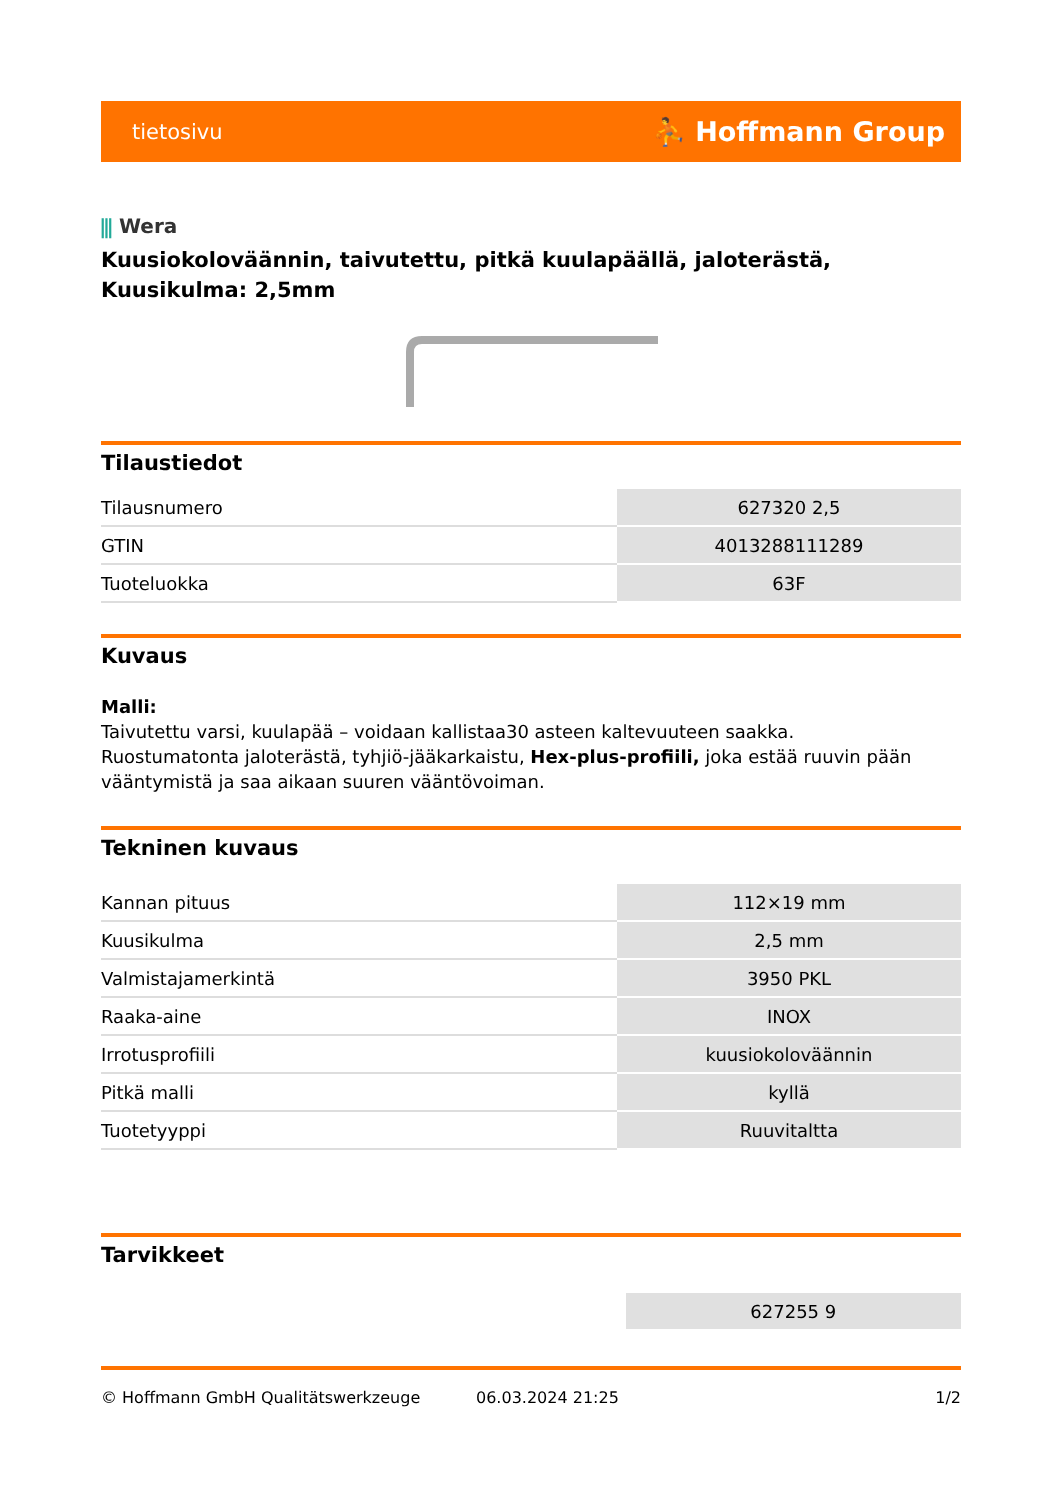tietosivu ⛹ Hoffmann Group
⫼ Wera
Kuusiokoloväännin, taivutettu, pitkä kuulapäällä, jaloterästä, Kuusikulma: 2,5mm
Tilaustiedot
| Tilausnumero | 627320 2,5 |
| GTIN | 4013288111289 |
| Tuoteluokka | 63F |
Kuvaus
Malli:
Taivutettu varsi, kuulapää – voidaan kallistaa30 asteen kaltevuuteen saakka.
Ruostumatonta jaloterästä, tyhjiö-jääkarkaistu, Hex-plus-profiili, joka estää ruuvin pään vääntymistä ja saa aikaan suuren vääntövoiman.
Tekninen kuvaus
| Kannan pituus | 112×19 mm |
| Kuusikulma | 2,5 mm |
| Valmistajamerkintä | 3950 PKL |
| Raaka-aine | INOX |
| Irrotusprofiili | kuusiokoloväännin |
| Pitkä malli | kyllä |
| Tuotetyyppi | Ruuvitaltta |
Tarvikkeet
| | 627255 9 |
© Hoffmann GmbH Qualitätswerkzeuge 06.03.2024 21:25 1/2